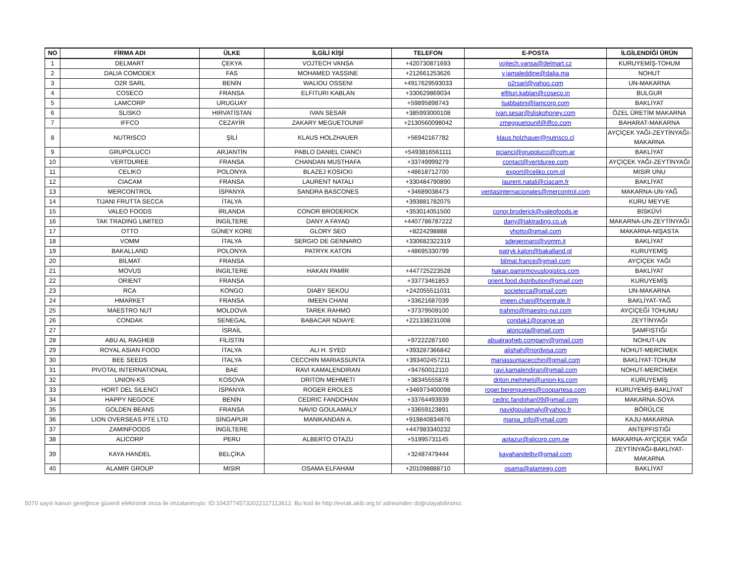| NO | FİRMA ADI | ÜLKE | İLGİLİ KİŞİ | TELEFON | E-POSTA | İLGİLENDİĞİ ÜRÜN |
| --- | --- | --- | --- | --- | --- | --- |
| 1 | DELMART | ÇEKYA | VOJTECH VANSA | +420730871693 | vojtech.vansa@delmart.cz | KURUYEMİŞ-TOHUM |
| 2 | DALIA COMODEX | FAS | MOHAMED YASSINE | +212661253626 | y.jamaleddine@dalia.ma | NOHUT |
| 3 | O2R SARL | BENİN | WALIOU OSSENI | +4917629593033 | o2rsarl@yahoo.com | UN-MAKARNA |
| 4 | COSECO | FRANSA | ELFITURI KABLAN | +330629869034 | elfituri.kablan@coseco.in | BULGUR |
| 5 | LAMCORP | URUGUAY | | +59895898743 | lsabbatini@lamcorp.com | BAKLİYAT |
| 6 | SLISKO | HIRVATİSTAN | IVAN SESAR | +385993000108 | ivan.sesar@sliskohoney.com | ÖZEL ÜRETİM MAKARNA |
| 7 | IFFCO | CEZAYİR | ZAKARY MEGUETOUNIF | +2130560098042 | zmegguetounif@iffco.com | BAHARAT-MAKARNA |
| 8 | NUTRISCO | ŞİLİ | KLAUS HOLZHAUER | +56942167782 | klaus.holzhauer@nutrisco.cl | AYÇİÇEK YAĞI-ZEYTİNYAĞI- MAKARNA |
| 9 | GRUPOLUCCI | ARJANTİN | PABLO DANIEL CIANCI | +5493816561111 | pcianci@grupolucci@com.ar | BAKLİYAT |
| 10 | VERTDUREE | FRANSA | CHANDAN MUSTHAFA | +33749999279 | contact@vertduree.com | AYÇİÇEK YAĞI-ZEYTİNYAĞI |
| 11 | CELIKO | POLONYA | BLAZEJ KOSICKI | +48618712700 | export@celiko.com.pl | MISIR UNU |
| 12 | CIACAM | FRANSA | LAURENT NATALI | +330484790890 | laurent.natali@ciacam.fr | BAKLİYAT |
| 13 | MERCONTROL | İSPANYA | SANDRA BASCONES | +34689038473 | ventasinternacionales@mercontrol.com | MAKARNA-UN-YAĞ |
| 14 | TIJANI FRUTTA SECCA | İTALYA | | +393881782075 | | KURU MEYVE |
| 15 | VALEO FOODS | İRLANDA | CONOR BRODERICK | +353014051500 | conor.broderick@valeofoods.ie | BİSKÜVİ |
| 16 | TAK TRADING LIMITED | İNGİLTERE | DANY A FAYAD | +4407786787222 | dany@taktrading.co.uk | MAKARNA-UN-ZEYTİNYAĞI |
| 17 | OTTO | GÜNEY KORE | GLORY SEO | +8224298888 | yhotto@gmail.com | MAKARNA-NİŞASTA |
| 18 | VOMM | İTALYA | SERGIO DE GENNARO | +330682322319 | sdegennaro@vomm.it | BAKLİYAT |
| 19 | BAKALLAND | POLONYA | PATRYK KATON | +48695330799 | patryk.kalon@bakalland.pl | KURUYEMİŞ |
| 20 | BİLMAT | FRANSA | | | bilmat.france@gmail.com | AYÇİÇEK YAĞI |
| 21 | MOVUS | İNGİLTERE | HAKAN PAMİR | +447725223528 | hakan.pamirmovuslogistics.com | BAKLİYAT |
| 22 | ORIENT | FRANSA | | +33773461853 | orient.food.distribution@gmail.com | KURUYEMİŞ |
| 23 | RCA | KONGO | DIABY SEKOU | +242055511031 | societerca@gmail.com | UN-MAKARNA |
| 24 | HMARKET | FRANSA | IMEEN CHANI | +33621687039 | imeen.chani@hcentrale.fr | BAKLİYAT-YAĞ |
| 25 | MAESTRO NUT | MOLDOVA | TAREK RAHMO | +37379509100 | trahmo@maestro-nut.com | AYÇİÇEĞİ TOHUMU |
| 26 | CONDAK | SENEGAL | BABACAR NDIAYE | +221338231008 | condak1@orange.sn | ZEYTİNYAĞI |
| 27 | | İSRAİL | | | aloncola@gmail.com | ŞAMFISTIĞI |
| 28 | ABU AL RAGHEB | FİLİSTİN | | +97222287160 | abualragheb.company@gmail.com | NOHUT-UN |
| 29 | ROYAL ASIAN FOOD | İTALYA | ALI H. SYED | +393287366842 | alishah@nordwsa.com | NOHUT-MERCİMEK |
| 30 | BEE SEEDS | İTALYA | CECCHIN MARIASSUNTA | +393402457211 | mariassuntacecchin@gmail.com | BAKLİYAT-TOHUM |
| 31 | PIVOTAL INTERNATIONAL | BAE | RAVI KAMALENDIRAN | +94760012110 | ravi.kamalendiran@gmail.com | NOHUT-MERCİMEK |
| 32 | UNION-KS | KOSOVA | DRITON MEHMETI | +38345555878 | driton.mehmeti@union-ks.com | KURUYEMİŞ |
| 33 | HORT DEL SILENCI | İSPANYA | ROGER EROLES | +346973400098 | roger.berengueres@coopartesa.com | KURUYEMİŞ-BAKLİYAT |
| 34 | HAPPY NEGOCE | BENİN | CEDRIC FANDOHAN | +33764493939 | cedric.fandohan09@gmail.com | MAKARNA-SOYA |
| 35 | GOLDEN BEANS | FRANSA | NAVID GOULAMALY | +33659123891 | navidgoulamaly@yahoo.fr | BÖRÜLCE |
| 36 | LION OVERSEAS PTE LTD | SİNGAPUR | MANIKANDAN A. | +919840834876 | mania_info@ymail.com | KAJU-MAKARNA |
| 37 | ZAMINFOODS | İNGİLTERE | | +447983340232 | | ANTEPFISTIĞI |
| 38 | ALICORP | PERU | ALBERTO OTAZU | +51995731145 | aotazur@alicorp.com.pe | MAKARNA-AYÇİÇEK YAĞI |
| 39 | KAYA HANDEL | BELÇİKA | | +32487479444 | kayahandelbv@gmail.com | ZEYTİNYAĞI-BAKLİYAT- MAKARNA |
| 40 | ALAMIR GROUP | MISIR | OSAMA ELFAHAM | +201098888710 | osama@alamireg.com | BAKLİYAT |
5070 sayılı kanun gereğince güvenli elektronik imza ile imzalanmıştır. ID:10437745732022117113612. Bu kod ile http://evrak.akib.org.tr/ adresinden doğrulayabilirsiniz.